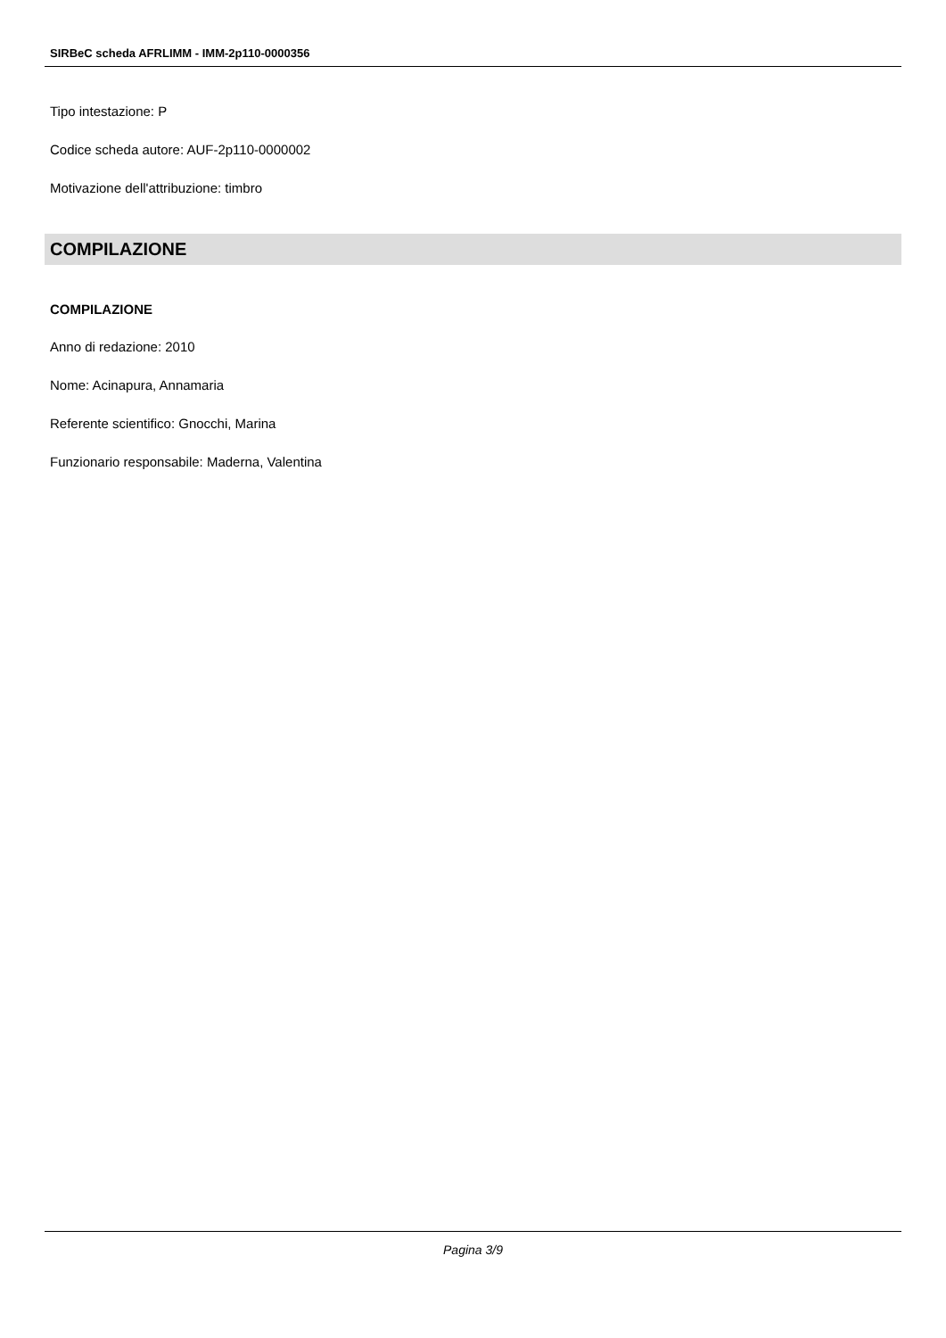SIRBeC scheda AFRLIMM - IMM-2p110-0000356
Tipo intestazione: P
Codice scheda autore: AUF-2p110-0000002
Motivazione dell'attribuzione: timbro
COMPILAZIONE
COMPILAZIONE
Anno di redazione: 2010
Nome: Acinapura, Annamaria
Referente scientifico: Gnocchi, Marina
Funzionario responsabile: Maderna, Valentina
Pagina 3/9